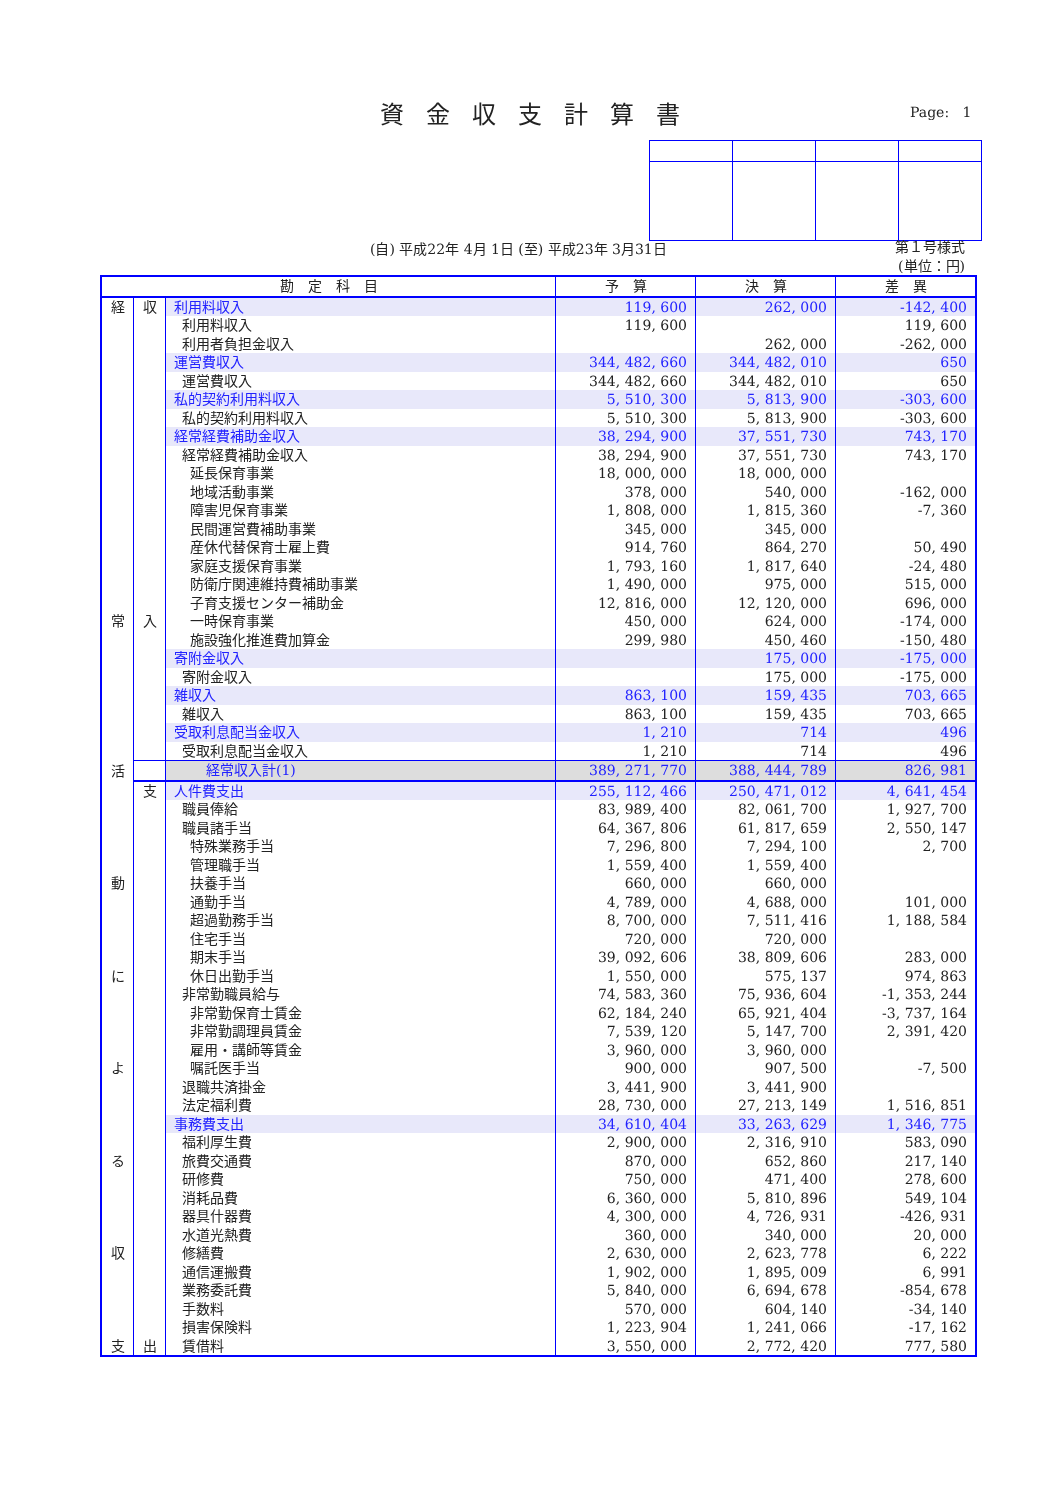資金収支計算書 Page: 1
(自) 平成22年 4月 1日 (至) 平成23年 3月31日
第１号様式
(単位：円)
| 勘 定 科 目 | | | 予 算 | 決 算 | 差 異 |
| --- | --- | --- | --- | --- | --- |
| 経 | 収 | 利用料収入 | 119, 600 | 262, 000 | -142, 400 |
| | | 利用料収入 | 119, 600 | | 119, 600 |
| | | 利用者負担金収入 | | 262, 000 | -262, 000 |
| | | 運営費収入 | 344, 482, 660 | 344, 482, 010 | 650 |
| | | 運営費収入 | 344, 482, 660 | 344, 482, 010 | 650 |
| | | 私的契約利用料収入 | 5, 510, 300 | 5, 813, 900 | -303, 600 |
| | | 私的契約利用料収入 | 5, 510, 300 | 5, 813, 900 | -303, 600 |
| | | 経常経費補助金収入 | 38, 294, 900 | 37, 551, 730 | 743, 170 |
| | | 経常経費補助金収入 | 38, 294, 900 | 37, 551, 730 | 743, 170 |
| | | 延長保育事業 | 18, 000, 000 | 18, 000, 000 | |
| | | 地域活動事業 | 378, 000 | 540, 000 | -162, 000 |
| | | 障害児保育事業 | 1, 808, 000 | 1, 815, 360 | -7, 360 |
| | | 民間運営費補助事業 | 345, 000 | 345, 000 | |
| | | 産休代替保育士雇上費 | 914, 760 | 864, 270 | 50, 490 |
| | | 家庭支援保育事業 | 1, 793, 160 | 1, 817, 640 | -24, 480 |
| | | 防衛庁関連維持費補助事業 | 1, 490, 000 | 975, 000 | 515, 000 |
| | | 子育支援センター補助金 | 12, 816, 000 | 12, 120, 000 | 696, 000 |
| 常 | 入 | 一時保育事業 | 450, 000 | 624, 000 | -174, 000 |
| | | 施設強化推進費加算金 | 299, 980 | 450, 460 | -150, 480 |
| | | 寄附金収入 | | 175, 000 | -175, 000 |
| | | 寄附金収入 | | 175, 000 | -175, 000 |
| | | 雑収入 | 863, 100 | 159, 435 | 703, 665 |
| | | 雑収入 | 863, 100 | 159, 435 | 703, 665 |
| | | 受取利息配当金収入 | 1, 210 | 714 | 496 |
| | | 受取利息配当金収入 | 1, 210 | 714 | 496 |
| 活 | | 経常収入計(1) | 389, 271, 770 | 388, 444, 789 | 826, 981 |
| | 支 | 人件費支出 | 255, 112, 466 | 250, 471, 012 | 4, 641, 454 |
| | | 職員俸給 | 83, 989, 400 | 82, 061, 700 | 1, 927, 700 |
| | | 職員諸手当 | 64, 367, 806 | 61, 817, 659 | 2, 550, 147 |
| | | 特殊業務手当 | 7, 296, 800 | 7, 294, 100 | 2, 700 |
| | | 管理職手当 | 1, 559, 400 | 1, 559, 400 | |
| 動 | | 扶養手当 | 660, 000 | 660, 000 | |
| | | 通勤手当 | 4, 789, 000 | 4, 688, 000 | 101, 000 |
| | | 超過勤務手当 | 8, 700, 000 | 7, 511, 416 | 1, 188, 584 |
| | | 住宅手当 | 720, 000 | 720, 000 | |
| | | 期末手当 | 39, 092, 606 | 38, 809, 606 | 283, 000 |
| に | | 休日出勤手当 | 1, 550, 000 | 575, 137 | 974, 863 |
| | | 非常勤職員給与 | 74, 583, 360 | 75, 936, 604 | -1, 353, 244 |
| | | 非常勤保育士賃金 | 62, 184, 240 | 65, 921, 404 | -3, 737, 164 |
| | | 非常勤調理員賃金 | 7, 539, 120 | 5, 147, 700 | 2, 391, 420 |
| | | 雇用・講師等賃金 | 3, 960, 000 | 3, 960, 000 | |
| よ | | 嘱託医手当 | 900, 000 | 907, 500 | -7, 500 |
| | | 退職共済掛金 | 3, 441, 900 | 3, 441, 900 | |
| | | 法定福利費 | 28, 730, 000 | 27, 213, 149 | 1, 516, 851 |
| | | 事務費支出 | 34, 610, 404 | 33, 263, 629 | 1, 346, 775 |
| | | 福利厚生費 | 2, 900, 000 | 2, 316, 910 | 583, 090 |
| る | | 旅費交通費 | 870, 000 | 652, 860 | 217, 140 |
| | | 研修費 | 750, 000 | 471, 400 | 278, 600 |
| | | 消耗品費 | 6, 360, 000 | 5, 810, 896 | 549, 104 |
| | | 器具什器費 | 4, 300, 000 | 4, 726, 931 | -426, 931 |
| | | 水道光熱費 | 360, 000 | 340, 000 | 20, 000 |
| 収 | | 修繕費 | 2, 630, 000 | 2, 623, 778 | 6, 222 |
| | | 通信運搬費 | 1, 902, 000 | 1, 895, 009 | 6, 991 |
| | | 業務委託費 | 5, 840, 000 | 6, 694, 678 | -854, 678 |
| | | 手数料 | 570, 000 | 604, 140 | -34, 140 |
| | | 損害保険料 | 1, 223, 904 | 1, 241, 066 | -17, 162 |
| 支 | 出 | 賃借料 | 3, 550, 000 | 2, 772, 420 | 777, 580 |